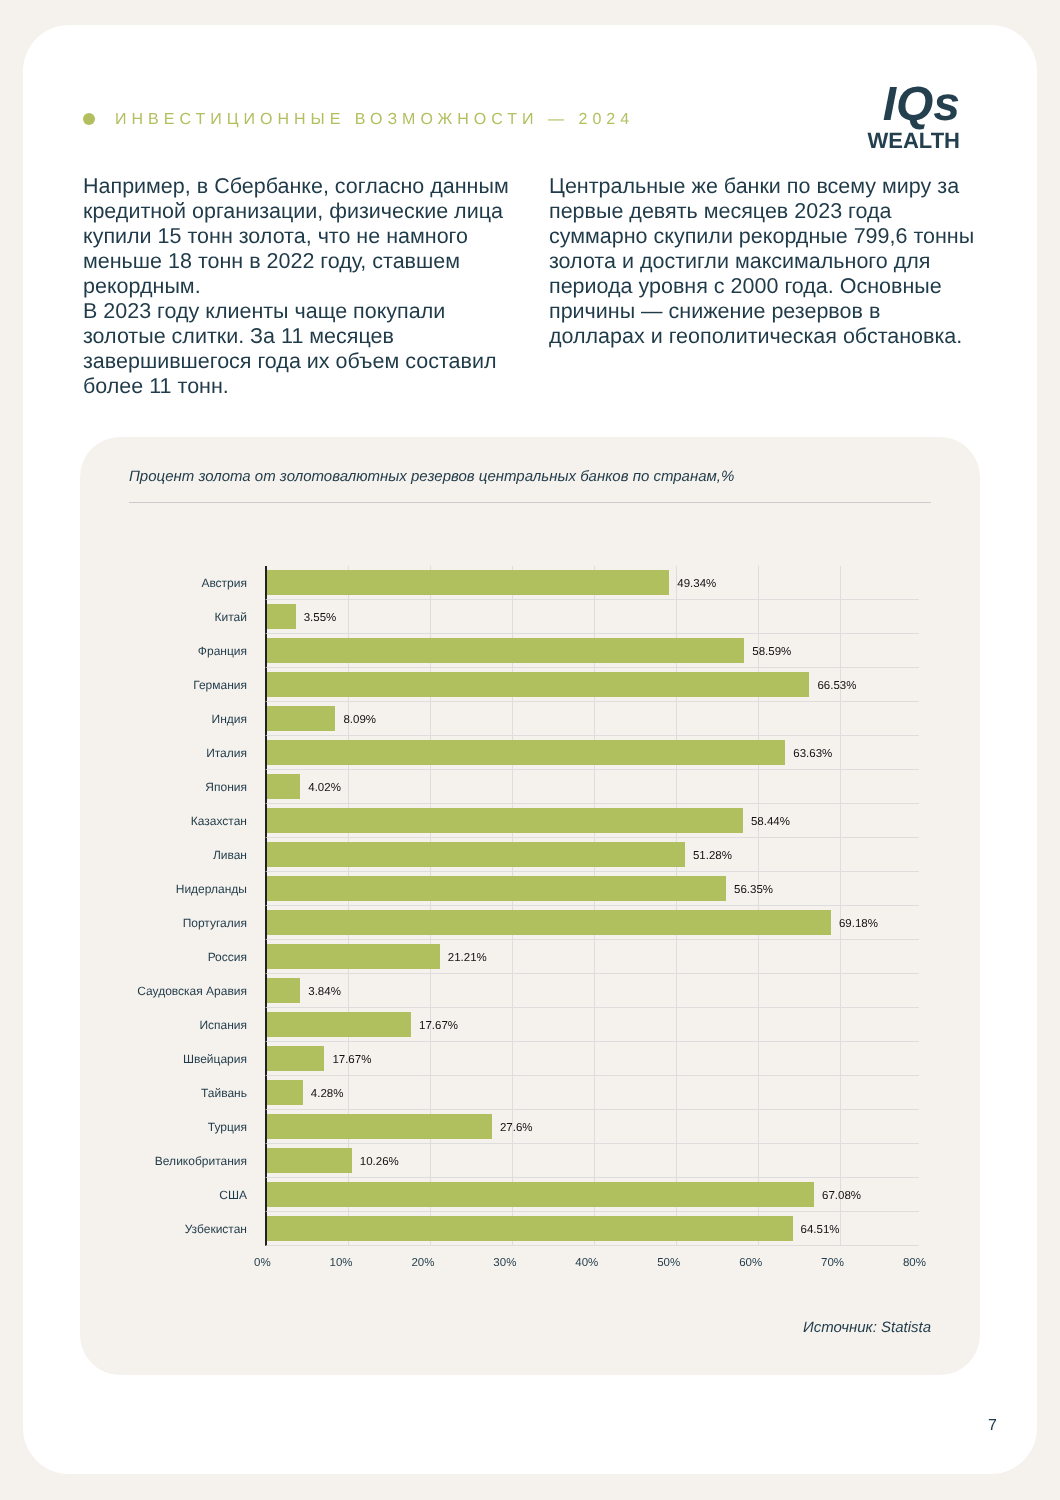ИНВЕСТИЦИОННЫЕ ВОЗМОЖНОСТИ — 2024
IQs
WEALTH
Например, в Сбербанке, согласно данным кредитной организации, физические лица купили 15 тонн золота, что не намного меньше 18 тонн в 2022 году, ставшем рекордным.
В 2023 году клиенты чаще покупали золотые слитки. За 11 месяцев завершившегося года их объем составил более 11 тонн.
Центральные же банки по всему миру за первые девять месяцев 2023 года суммарно скупили рекордные 799,6 тонны золота и достигли максимального для периода уровня с 2000 года. Основные причины — снижение резервов в долларах и геополитическая обстановка.
Процент золота от золотовалютных резервов центральных банков по странам,%
Австрия
49.34%
Китай
3.55%
Франция
58.59%
Германия
66.53%
Индия
8.09%
Италия
63.63%
Япония
4.02%
Казахстан
58.44%
Ливан
51.28%
Нидерланды
56.35%
Португалия
69.18%
Россия
21.21%
Саудовская Аравия
3.84%
Испания
17.67%
Швейцария
17.67%
Тайвань
4.28%
Турция
27.6%
Великобритания
10.26%
США
67.08%
Узбекистан
64.51%
0% 10% 20% 30% 40% 50% 60% 70% 80%
Источник: Statista
7